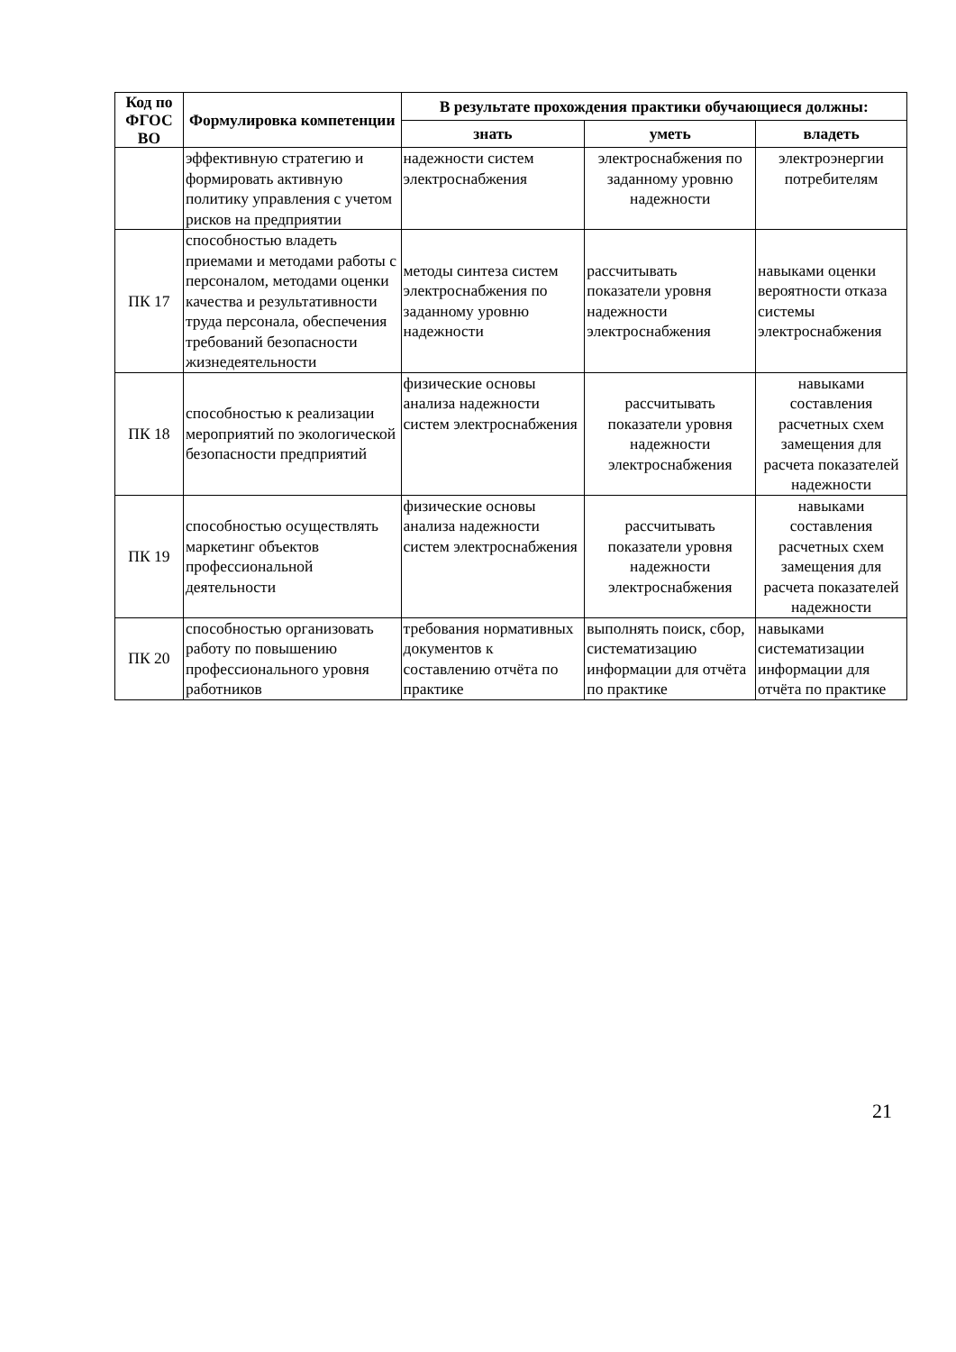| Код по ФГОС ВО | Формулировка компетенции | В результате прохождения практики обучающиеся должны: | | |
| --- | --- | --- | --- | --- |
| | | знать | уметь | владеть |
| | эффективную стратегию и формировать активную политику управления с учетом рисков на предприятии | надежности систем электроснабжения | электроснабжения по заданному уровню надежности | электроэнергии потребителям |
| ПК 17 | способностью владеть приемами и методами работы с персоналом, методами оценки качества и результативности труда персонала, обеспечения требований безопасности жизнедеятельности | методы синтеза систем электроснабжения по заданному уровню надежности | рассчитывать показатели уровня надежности электроснабжения | навыками оценки вероятности отказа системы электроснабжения |
| ПК 18 | способностью к реализации мероприятий по экологической безопасности предприятий | физические основы анализа надежности систем электроснабжения | рассчитывать показатели уровня надежности электроснабжения | навыками составления расчетных схем замещения для расчета показателей надежности |
| ПК 19 | способностью осуществлять маркетинг объектов профессиональной деятельности | физические основы анализа надежности систем электроснабжения | рассчитывать показатели уровня надежности электроснабжения | навыками составления расчетных схем замещения для расчета показателей надежности |
| ПК 20 | способностью организовать работу по повышению профессионального уровня работников | требования нормативных документов к составлению отчёта по практике | выполнять поиск, сбор, систематизацию информации для отчёта по практике | навыками систематизации информации для отчёта по практике |
21